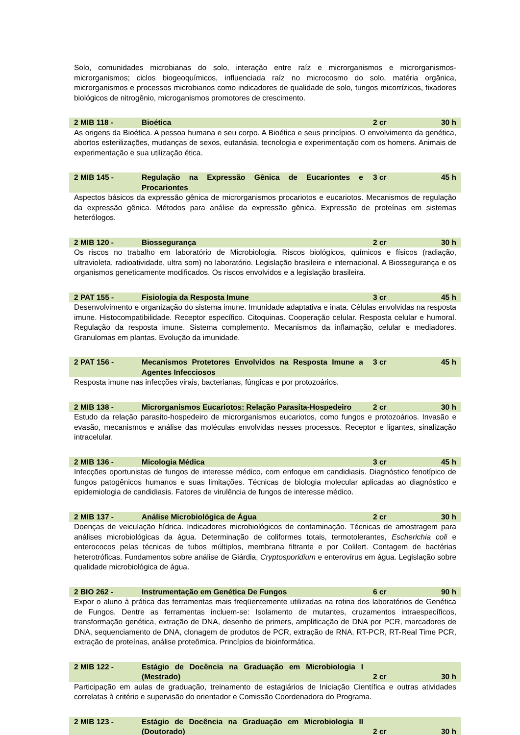Solo, comunidades microbianas do solo, interação entre raíz e microrganismos e microrganismos-microrganismos; ciclos biogeoquímicos, influenciada raíz no microcosmo do solo, matéria orgânica, microrganismos e processos microbianos como indicadores de qualidade de solo, fungos micorrízicos, fixadores biológicos de nitrogênio, microganismos promotores de crescimento.
| 2 MIB 118 - | Bioética | 2 cr | 30 h |
As origens da Bioética. A pessoa humana e seu corpo. A Bioética e seus princípios. O envolvimento da genética, abortos esterilizações, mudanças de sexos, eutanásia, tecnologia e experimentação com os homens. Animais de experimentação e sua utilização ética.
| 2 MIB 145 - | Regulação na Expressão Gênica de Eucariontes e Procariontes | 3 cr | 45 h |
Aspectos básicos da expressão gênica de microrganismos procariotos e eucariotos. Mecanismos de regulação da expressão gênica. Métodos para análise da expressão gênica. Expressão de proteínas em sistemas heterólogos.
| 2 MIB 120 - | Biossegurança | 2 cr | 30 h |
Os riscos no trabalho em laboratório de Microbiologia. Riscos biológicos, químicos e físicos (radiação, ultravioleta, radioatividade, ultra som) no laboratório. Legislação brasileira e internacional. A Biossegurança e os organismos geneticamente modificados. Os riscos envolvidos e a legislação brasileira.
| 2 PAT 155 - | Fisiologia da Resposta Imune | 3 cr | 45 h |
Desenvolvimento e organização do sistema imune. Imunidade adaptativa e inata. Células envolvidas na resposta imune. Histocompatibilidade. Receptor específico. Citoquinas. Cooperação celular. Resposta celular e humoral. Regulação da resposta imune. Sistema complemento. Mecanismos da inflamação, celular e mediadores. Granulomas em plantas. Evolução da imunidade.
| 2 PAT 156 - | Mecanismos Protetores Envolvidos na Resposta Imune a Agentes Infecciosos | 3 cr | 45 h |
Resposta imune nas infecções virais, bacterianas, fúngicas e por protozoários.
| 2 MIB 138 - | Microrganismos Eucariotos: Relação Parasita-Hospedeiro | 2 cr | 30 h |
Estudo da relação parasito-hospedeiro de microrganismos eucariotos, como fungos e protozoários. Invasão e evasão, mecanismos e análise das moléculas envolvidas nesses processos. Receptor e ligantes, sinalização intracelular.
| 2 MIB 136 - | Micologia Médica | 3 cr | 45 h |
Infecções oportunistas de fungos de interesse médico, com enfoque em candidiasis. Diagnóstico fenotípico de fungos patogênicos humanos e suas limitações. Técnicas de biologia molecular aplicadas ao diagnóstico e epidemiologia de candidiasis. Fatores de virulência de fungos de interesse médico.
| 2 MIB 137 - | Análise Microbiológica de Água | 2 cr | 30 h |
Doenças de veiculação hídrica. Indicadores microbiológicos de contaminação. Técnicas de amostragem para análises microbiológicas da água. Determinação de coliformes totais, termotolerantes, Escherichia coli e enterococos pelas técnicas de tubos múltiplos, membrana filtrante e por Colilert. Contagem de bactérias heterotróficas. Fundamentos sobre análise de Giárdia, Cryptosporidium e enterovírus em água. Legislação sobre qualidade microbiológica de água.
| 2 BIO 262 - | Instrumentação em Genética De Fungos | 6 cr | 90 h |
Expor o aluno à prática das ferramentas mais freqüentemente utilizadas na rotina dos laboratórios de Genética de Fungos. Dentre as ferramentas incluem-se: Isolamento de mutantes, cruzamentos intraespecíficos, transformação genética, extração de DNA, desenho de primers, amplificação de DNA por PCR, marcadores de DNA, sequenciamento de DNA, clonagem de produtos de PCR, extração de RNA, RT-PCR, RT-Real Time PCR, extração de proteínas, análise proteômica. Princípios de bioinformática.
| 2 MIB 122 - | Estágio de Docência na Graduação em Microbiologia I (Mestrado) | 2 cr | 30 h |
Participação em aulas de graduação, treinamento de estagiários de Iniciação Científica e outras atividades correlatas à critério e supervisão do orientador e Comissão Coordenadora do Programa.
| 2 MIB 123 - | Estágio de Docência na Graduação em Microbiologia II (Doutorado) | 2 cr | 30 h |